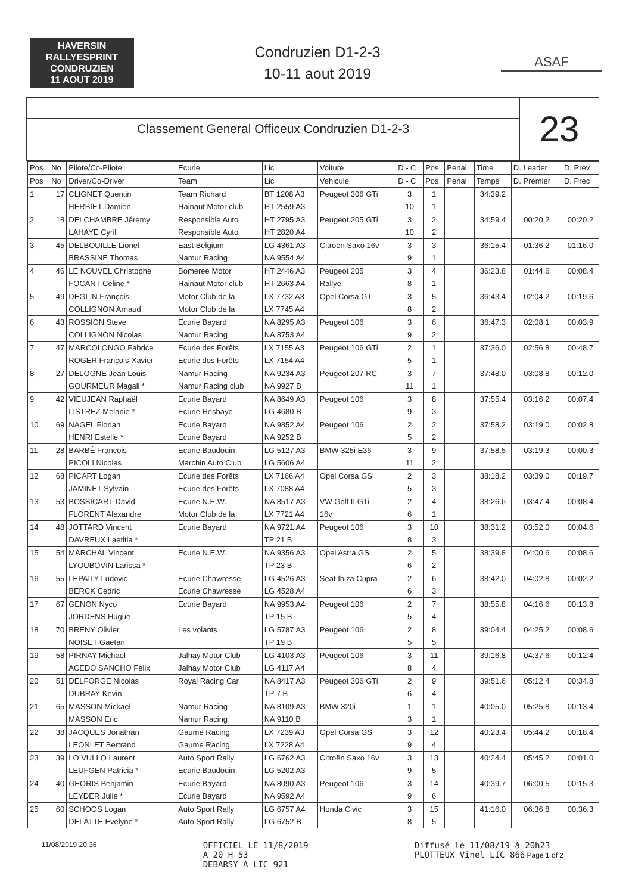HAVERSIN
RALLYESPRINT
CONDRUZIEN
11 AOUT 2019
Condruzien D1-2-3
10-11 aout 2019
ASAF
Classement General Officeux Condruzien D1-2-3
23
| Pos | No | Pilote/Co-Pilote | Ecurie | Lic | Voiture | D - C | Pos | Penal | Time | D. Leader | D. Prev |
| --- | --- | --- | --- | --- | --- | --- | --- | --- | --- | --- | --- |
| Pos | No | Driver/Co-Driver | Team | Lic | Vehicule | D - C | Pos | Penal | Temps | D. Premier | D. Prec |
| 1 | 17 | CLIGNET Quentin | Team Richard | BT 1208 A3 | Peugeot 306 GTi | 3 | 1 | | 34:39.2 | | |
| | | HERBIET Damien | Hainaut Motor club | HT 2559 A3 | | 10 | 1 | | | | |
| 2 | 18 | DELCHAMBRE Jéremy | Responsible Auto | HT 2795 A3 | Peugeot 205 GTi | 3 | 2 | | 34:59.4 | 00:20.2 | 00:20.2 |
| | | LAHAYE Cyril | Responsible Auto | HT 2820 A4 | | 10 | 2 | | | | |
| 3 | 45 | DELBOUILLE Lionel | East Belgium | LG 4361 A3 | Citroën Saxo 16v | 3 | 3 | | 36:15.4 | 01:36.2 | 01:16.0 |
| | | BRASSINE Thomas | Namur Racing | NA 9554 A4 | | 9 | 1 | | | | |
| 4 | 46 | LE NOUVEL Christophe | Bomeree Motor | HT 2446 A3 | Peugeot 205 | 3 | 4 | | 36:23.8 | 01:44.6 | 00:08.4 |
| | | FOCANT Céline * | Hainaut Motor club | HT 2663 A4 | Rallye | 8 | 1 | | | | |
| 5 | 49 | DEGLIN François | Motor Club de la | LX 7732 A3 | Opel Corsa GT | 3 | 5 | | 36:43.4 | 02:04.2 | 00:19.6 |
| | | COLLIGNON Arnaud | Motor Club de la | LX 7745 A4 | | 8 | 2 | | | | |
| 6 | 43 | ROSSION Steve | Ecurie Bayard | NA 8295 A3 | Peugeot 106 | 3 | 6 | | 36:47.3 | 02:08.1 | 00:03.9 |
| | | COLLIGNON Nicolas | Namur Racing | NA 8753 A4 | | 9 | 2 | | | | |
| 7 | 47 | MARCOLONGO Fabrice | Ecurie des Forêts | LX 7155 A3 | Peugeot 106 GTi | 2 | 1 | | 37:36.0 | 02:56.8 | 00:48.7 |
| | | ROGER François-Xavier | Ecurie des Forêts | LX 7154 A4 | | 5 | 1 | | | | |
| 8 | 27 | DELOGNE Jean Louis | Namur Racing | NA 9234 A3 | Peugeot 207 RC | 3 | 7 | | 37:48.0 | 03:08.8 | 00:12.0 |
| | | GOURMEUR Magali * | Namur Racing club | NA 9927 B | | 11 | 1 | | | | |
| 9 | 42 | VIEUJEAN Raphaël | Ecurie Bayard | NA 8649 A3 | Peugeot 106 | 3 | 8 | | 37:55.4 | 03:16.2 | 00:07.4 |
| | | LISTREZ Melanie * | Ecurie Hesbaye | LG 4680 B | | 9 | 3 | | | | |
| 10 | 69 | NAGEL Florian | Ecurie Bayard | NA 9852 A4 | Peugeot 106 | 2 | 2 | | 37:58.2 | 03:19.0 | 00:02.8 |
| | | HENRI Estelle * | Ecurie Bayard | NA 9252 B | | 5 | 2 | | | | |
| 11 | 28 | BARBÉ Francois | Ecurie Baudouin | LG 5127 A3 | BMW 325i E36 | 3 | 9 | | 37:58.5 | 03:19.3 | 00:00.3 |
| | | PICOLI Nicolas | Marchin Auto Club | LG 5606 A4 | | 11 | 2 | | | | |
| 12 | 68 | PICART Logan | Ecurie des Forêts | LX 7166 A4 | Opel Corsa GSi | 2 | 3 | | 38:18.2 | 03:39.0 | 00:19.7 |
| | | JAMINET Sylvain | Ecurie des Forêts | LX 7088 A4 | | 5 | 3 | | | | |
| 13 | 53 | BOSSICART David | Ecurie N.E.W. | NA 8517 A3 | VW Golf II GTi | 2 | 4 | | 38:26.6 | 03:47.4 | 00:08.4 |
| | | FLORENT Alexandre | Motor Club de la | LX 7721 A4 | 16v | 6 | 1 | | | | |
| 14 | 48 | JOTTARD Vincent | Ecurie Bayard | NA 9721 A4 | Peugeot 106 | 3 | 10 | | 38:31.2 | 03:52.0 | 00:04.6 |
| | | DAVREUX Laetitia * | | TP 21 B | | 8 | 3 | | | | |
| 15 | 54 | MARCHAL Vincent | Ecurie N.E.W. | NA 9356 A3 | Opel Astra GSi | 2 | 5 | | 38:39.8 | 04:00.6 | 00:08.6 |
| | | LYOUBOVIN Larissa * | | TP 23 B | | 6 | 2 | | | | |
| 16 | 55 | LEPAILY Ludovic | Ecurie Chawresse | LG 4526 A3 | Seat Ibiza Cupra | 2 | 6 | | 38:42.0 | 04:02.8 | 00:02.2 |
| | | BERCK Cedric | Ecurie Chawresse | LG 4528 A4 | | 6 | 3 | | | | |
| 17 | 67 | GENON Nyco | Ecurie Bayard | NA 9953 A4 | Peugeot 106 | 2 | 7 | | 38:55.8 | 04:16.6 | 00:13.8 |
| | | JORDENS Hugue | | TP 15 B | | 5 | 4 | | | | |
| 18 | 70 | BRENY Olivier | Les volants | LG 5787 A3 | Peugeot 106 | 2 | 8 | | 39:04.4 | 04:25.2 | 00:08.6 |
| | | NOISET Gaëtan | | TP 19 B | | 5 | 5 | | | | |
| 19 | 58 | PIRNAY Michael | Jalhay Motor Club | LG 4103 A3 | Peugeot 106 | 3 | 11 | | 39:16.8 | 04:37.6 | 00:12.4 |
| | | ACEDO SANCHO Felix | Jalhay Motor Club | LG 4117 A4 | | 8 | 4 | | | | |
| 20 | 51 | DELFORGE Nicolas | Royal Racing Car | NA 8417 A3 | Peugeot 306 GTi | 2 | 9 | | 39:51.6 | 05:12.4 | 00:34.8 |
| | | DUBRAY Kevin | | TP 7 B | | 6 | 4 | | | | |
| 21 | 65 | MASSON Mickael | Namur Racing | NA 8109 A3 | BMW 320i | 1 | 1 | | 40:05.0 | 05:25.8 | 00:13.4 |
| | | MASSON Eric | Namur Racing | NA 9110 B | | 3 | 1 | | | | |
| 22 | 38 | JACQUES Jonathan | Gaume Racing | LX 7239 A3 | Opel Corsa GSi | 3 | 12 | | 40:23.4 | 05:44.2 | 00:18.4 |
| | | LEONLET Bertrand | Gaume Racing | LX 7228 A4 | | 9 | 4 | | | | |
| 23 | 39 | LO VULLO Laurent | Auto Sport Rally | LG 6762 A3 | Citroën Saxo 16v | 3 | 13 | | 40:24.4 | 05:45.2 | 00:01.0 |
| | | LEUFGEN Patricia * | Ecurie Baudouin | LG 5202 A3 | | 9 | 5 | | | | |
| 24 | 40 | GEORIS Benjamin | Ecurie Bayard | NA 8090 A3 | Peugeot 106 | 3 | 14 | | 40:39.7 | 06:00.5 | 00:15.3 |
| | | LEYDER Julie * | Ecurie Bayard | NA 9592 A4 | | 9 | 6 | | | | |
| 25 | 60 | SCHOOS Logan | Auto Sport Rally | LG 6757 A4 | Honda Civic | 3 | 15 | | 41:16.0 | 06:36.8 | 00:36.3 |
| | | DELATTE Evelyne * | Auto Sport Rally | LG 6752 B | | 8 | 5 | | | | |
11/08/2019 20.36
OFFICIEL LE 11/8/2019
A 20 H 53
DEBARSY A LIC 921
Diffusé le 11/08/19 à 20h23
PLOTTEUX Vinel LIC 866 Page 1 of 2